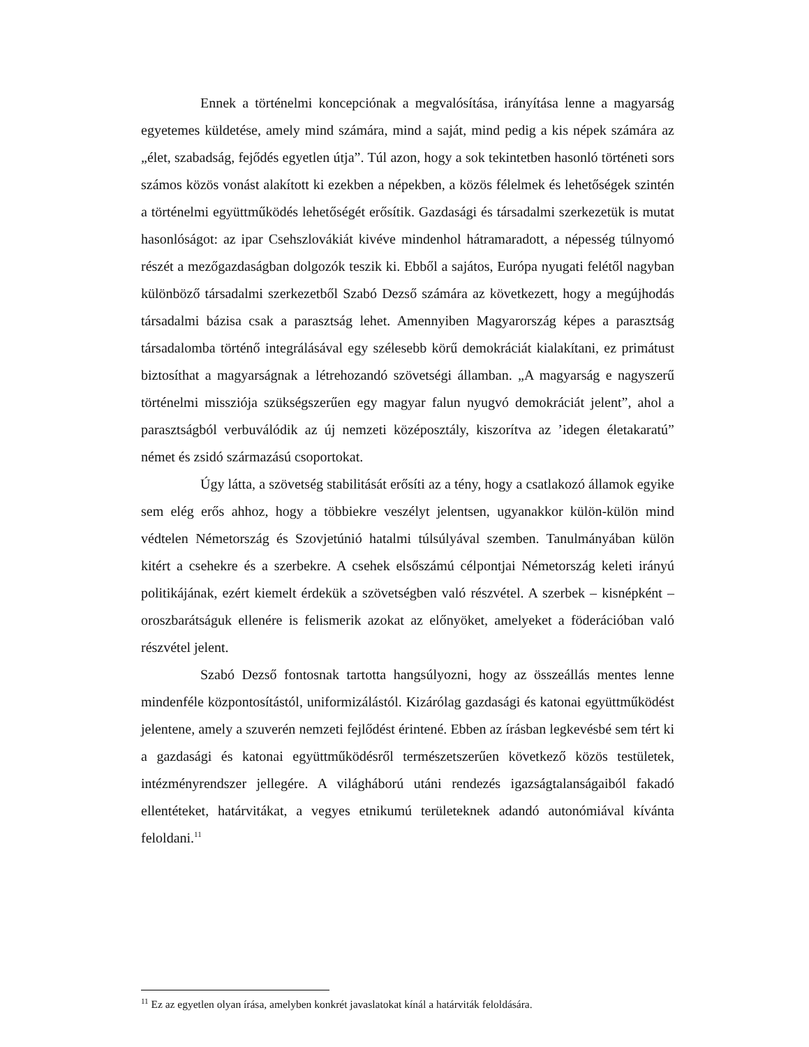Ennek a történelmi koncepciónak a megvalósítása, irányítása lenne a magyarság egyetemes küldetése, amely mind számára, mind a saját, mind pedig a kis népek számára az „élet, szabadság, fejődés egyetlen útja”. Túl azon, hogy a sok tekintetben hasonló történeti sors számos közös vonást alakított ki ezekben a népekben, a közös félelmek és lehetőségek szintén a történelmi együttműködés lehetőségét erősítik. Gazdasági és társadalmi szerkezetük is mutat hasonlóságot: az ipar Csehszlovákiát kivéve mindenhol hátramaradott, a népesség túlnyomó részét a mezőgazdaságban dolgozók teszik ki. Ebből a sajátos, Európa nyugati felétől nagyban különböző társadalmi szerkezetből Szabó Dezső számára az következett, hogy a megújhodás társadalmi bázisa csak a parasztság lehet. Amennyiben Magyarország képes a parasztság társadalomba történő integrálásával egy szélesebb körű demokráciát kialakítani, ez primátust biztosíthat a magyarságnak a létrehozandó szövetségi államban. „A magyarság e nagyszerű történelmi missziója szükségszerűen egy magyar falun nyugvó demokráciát jelent”, ahol a parasztságból verbuválódik az új nemzeti középosztály, kiszorítva az ’idegen életakaratú” német és zsidó származású csoportokat.
Úgy látta, a szövetség stabilitását erősíti az a tény, hogy a csatlakozó államok egyike sem elég erős ahhoz, hogy a többiekre veszélyt jelentsen, ugyanakkor külön-külön mind védtelen Németország és Szovjetúnió hatalmi túlsúlyával szemben. Tanulmányában külön kitért a csehekre és a szerbekre. A csehek elsőszámú célpontjai Németország keleti irányú politikájának, ezért kiemelt érdekük a szövetségben való részvétel. A szerbek – kisnépként – oroszbarátságuk ellenére is felismerik azokat az előnyöket, amelyeket a föderációban való részvétel jelent.
Szabó Dezső fontosnak tartotta hangsúlyozni, hogy az összeállás mentes lenne mindenféle központosítástól, uniformizálástól. Kizárólag gazdasági és katonai együttműködést jelentene, amely a szuverén nemzeti fejlődést érintené. Ebben az írásban legkevésbé sem tért ki a gazdasági és katonai együttműködésről természetszerűen következő közös testületek, intézményrendszer jellegére. A világháború utáni rendezés igazságtalanságaiból fakadó ellentéteket, határvitákat, a vegyes etnikumú területeknek adandó autonómiával kívánta feloldani.<sup>11</sup>
<sup>11</sup> Ez az egyetlen olyan írása, amelyben konkrét javaslatokat kínál a határviták feloldására.